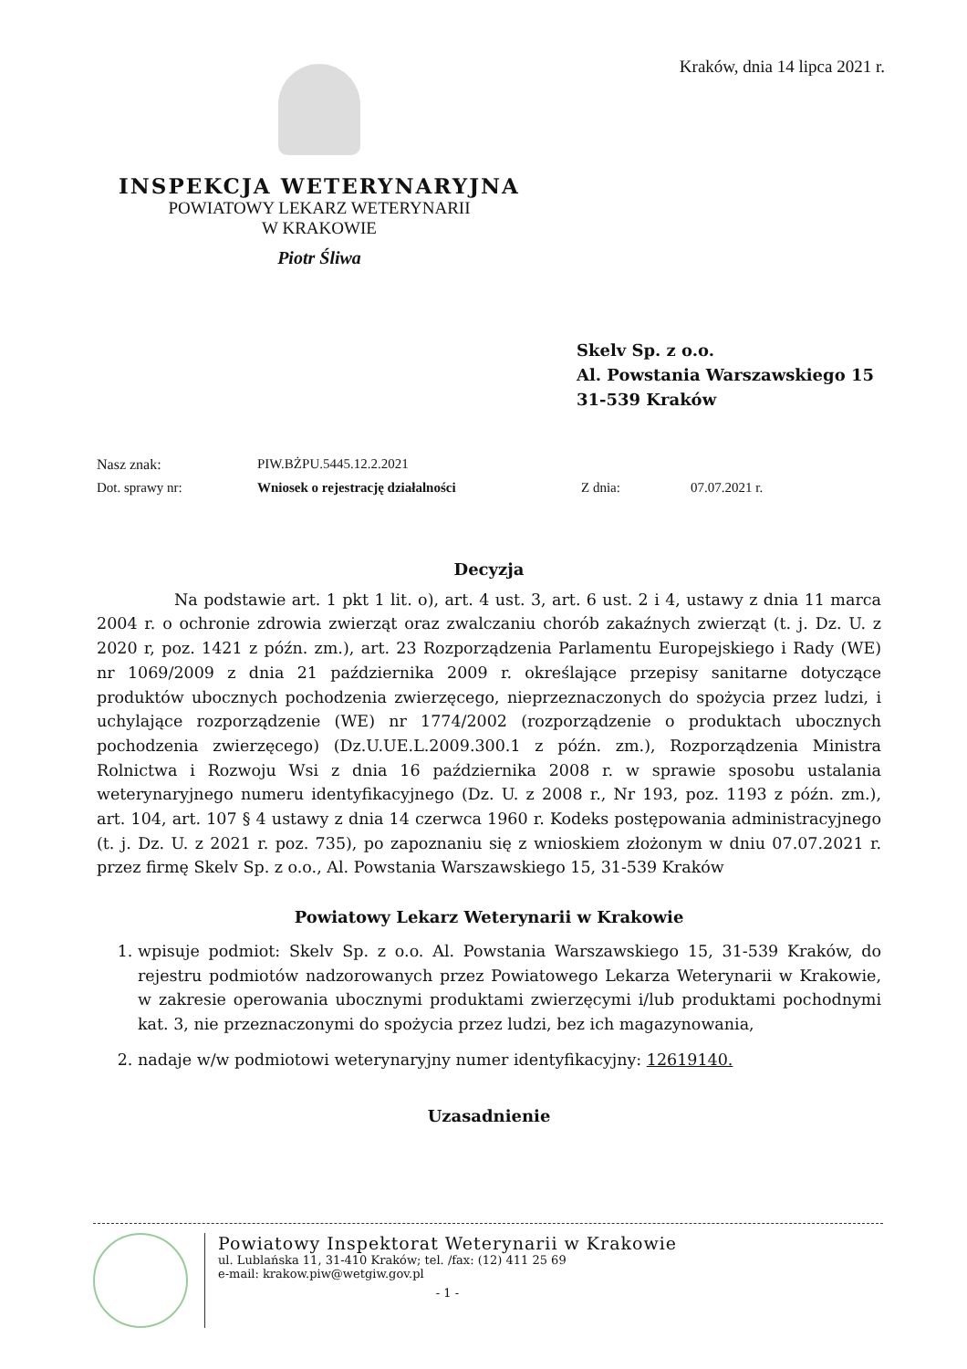Kraków, dnia 14 lipca 2021 r.
INSPEKCJA WETERYNARYJNA
POWIATOWY LEKARZ WETERYNARII
W KRAKOWIE
Piotr Śliwa
Skelv Sp. z o.o.
Al. Powstania Warszawskiego 15
31-539 Kraków
Nasz znak: PIW.BŻPU.5445.12.2.2021
Dot. sprawy nr: Wniosek o rejestrację działalności Z dnia: 07.07.2021 r.
Decyzja
Na podstawie art. 1 pkt 1 lit. o), art. 4 ust. 3, art. 6 ust. 2 i 4, ustawy z dnia 11 marca 2004 r. o ochronie zdrowia zwierząt oraz zwalczaniu chorób zakaźnych zwierząt (t. j. Dz. U. z 2020 r, poz. 1421 z późn. zm.), art. 23 Rozporządzenia Parlamentu Europejskiego i Rady (WE) nr 1069/2009 z dnia 21 października 2009 r. określające przepisy sanitarne dotyczące produktów ubocznych pochodzenia zwierzęcego, nieprzeznaczonych do spożycia przez ludzi, i uchylające rozporządzenie (WE) nr 1774/2002 (rozporządzenie o produktach ubocznych pochodzenia zwierzęcego) (Dz.U.UE.L.2009.300.1 z późn. zm.), Rozporządzenia Ministra Rolnictwa i Rozwoju Wsi z dnia 16 października 2008 r. w sprawie sposobu ustalania weterynaryjnego numeru identyfikacyjnego (Dz. U. z 2008 r., Nr 193, poz. 1193 z późn. zm.), art. 104, art. 107 § 4 ustawy z dnia 14 czerwca 1960 r. Kodeks postępowania administracyjnego (t. j. Dz. U. z 2021 r. poz. 735), po zapoznaniu się z wnioskiem złożonym w dniu 07.07.2021 r. przez firmę Skelv Sp. z o.o., Al. Powstania Warszawskiego 15, 31-539 Kraków
Powiatowy Lekarz Weterynarii w Krakowie
1. wpisuje podmiot: Skelv Sp. z o.o. Al. Powstania Warszawskiego 15, 31-539 Kraków, do rejestru podmiotów nadzorowanych przez Powiatowego Lekarza Weterynarii w Krakowie, w zakresie operowania ubocznymi produktami zwierzęcymi i/lub produktami pochodnymi kat. 3, nie przeznaczonymi do spożycia przez ludzi, bez ich magazynowania,
2. nadaje w/w podmiotowi weterynaryjny numer identyfikacyjny: 12619140.
Uzasadnienie
Powiatowy Inspektorat Weterynarii w Krakowie
ul. Lublańska 11, 31-410 Kraków; tel. /fax: (12) 411 25 69
e-mail: krakow.piw@wetgiw.gov.pl
- 1 -